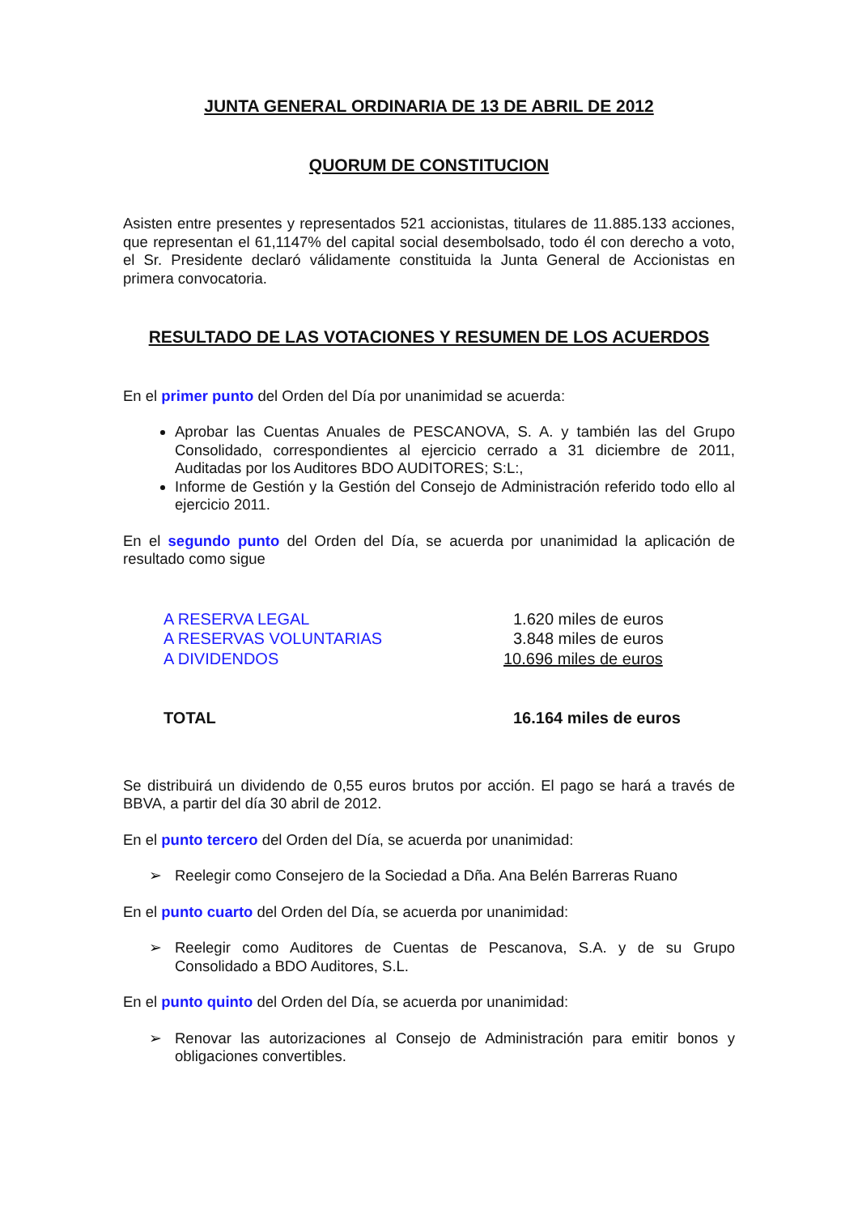JUNTA GENERAL ORDINARIA DE 13 DE ABRIL DE 2012
QUORUM DE CONSTITUCION
Asisten entre presentes y representados 521 accionistas, titulares de 11.885.133 acciones, que representan el 61,1147% del capital social desembolsado, todo él con derecho a voto, el Sr. Presidente declaró válidamente constituida la Junta General de Accionistas en primera convocatoria.
RESULTADO DE LAS VOTACIONES Y RESUMEN DE LOS ACUERDOS
En el primer punto del Orden del Día por unanimidad se acuerda:
Aprobar las Cuentas Anuales de PESCANOVA, S. A. y también las del Grupo Consolidado, correspondientes al ejercicio cerrado a 31 diciembre de 2011, Auditadas por los Auditores BDO AUDITORES; S:L:,
Informe de Gestión y la Gestión del Consejo de Administración referido todo ello al ejercicio 2011.
En el segundo punto del Orden del Día, se acuerda por unanimidad la aplicación de resultado como sigue
| A RESERVA LEGAL | 1.620 miles de euros |
| A RESERVAS VOLUNTARIAS | 3.848 miles de euros |
| A DIVIDENDOS | 10.696 miles de euros |
| TOTAL | 16.164 miles de euros |
Se distribuirá un dividendo de 0,55 euros brutos por acción. El pago se hará a través de BBVA, a partir del día 30 abril de 2012.
En el punto tercero del Orden del Día, se acuerda por unanimidad:
➢ Reelegir como Consejero de la Sociedad a Dña. Ana Belén Barreras Ruano
En el punto cuarto del Orden del Día, se acuerda por unanimidad:
➢ Reelegir como Auditores de Cuentas de Pescanova, S.A. y de su Grupo Consolidado a BDO Auditores, S.L.
En el punto quinto del Orden del Día, se acuerda por unanimidad:
➢ Renovar las autorizaciones al Consejo de Administración para emitir bonos y obligaciones convertibles.